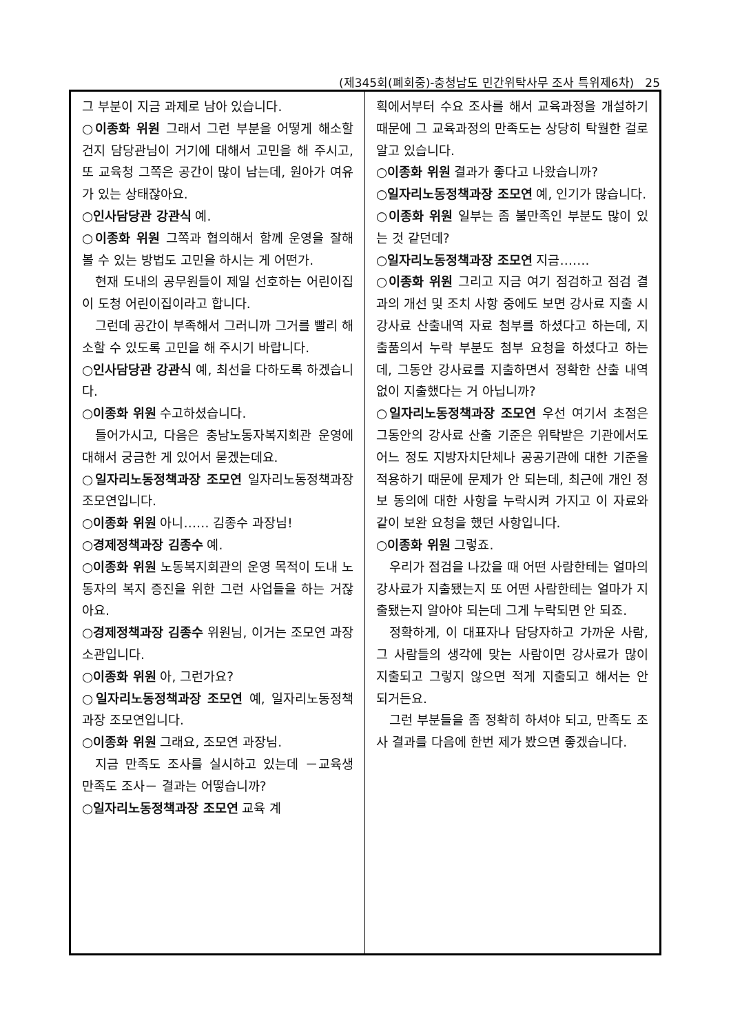(제345회(폐회중)-충청남도 민간위탁사무 조사 특위제6차) 25
그 부분이 지금 과제로 남아 있습니다.
○이종화 위원 그래서 그런 부분을 어떻게 해소할 건지 담당관님이 거기에 대해서 고민을 해 주시고, 또 교육청 그쪽은 공간이 많이 남는데, 원아가 여유가 있는 상태잖아요.
○인사담당관 강관식 예.
○이종화 위원 그쪽과 협의해서 함께 운영을 잘해 볼 수 있는 방법도 고민을 하시는 게 어떤가.
현재 도내의 공무원들이 제일 선호하는 어린이집이 도청 어린이집이라고 합니다.
그런데 공간이 부족해서 그러니까 그거를 빨리 해소할 수 있도록 고민을 해 주시기 바랍니다.
○인사담당관 강관식 예, 최선을 다하도록 하겠습니다.
○이종화 위원 수고하셨습니다.
들어가시고, 다음은 충남노동자복지회관 운영에 대해서 궁금한 게 있어서 묻겠는데요.
○일자리노동정책과장 조모연 일자리노동정책과장 조모연입니다.
○이종화 위원 아니…… 김종수 과장님!
○경제정책과장 김종수 예.
○이종화 위원 노동복지회관의 운영 목적이 도내 노동자의 복지 증진을 위한 그런 사업들을 하는 거잖아요.
○경제정책과장 김종수 위원님, 이거는 조모연 과장 소관입니다.
○이종화 위원 아, 그런가요?
○일자리노동정책과장 조모연 예, 일자리노동정책과장 조모연입니다.
○이종화 위원 그래요, 조모연 과장님.
지금 만족도 조사를 실시하고 있는데 －교육생 만족도 조사－ 결과는 어떻습니까?
○일자리노동정책과장 조모연 교육 계
획에서부터 수요 조사를 해서 교육과정을 개설하기 때문에 그 교육과정의 만족도는 상당히 탁월한 걸로 알고 있습니다.
○이종화 위원 결과가 좋다고 나왔습니까?
○일자리노동정책과장 조모연 예, 인기가 많습니다.
○이종화 위원 일부는 좀 불만족인 부분도 많이 있는 것 같던데?
○일자리노동정책과장 조모연 지금…….
○이종화 위원 그리고 지금 여기 점검하고 점검 결과의 개선 및 조치 사항 중에도 보면 강사료 지출 시 강사료 산출내역 자료 첨부를 하셨다고 하는데, 지출품의서 누락 부분도 첨부 요청을 하셨다고 하는데, 그동안 강사료를 지출하면서 정확한 산출 내역 없이 지출했다는 거 아닙니까?
○일자리노동정책과장 조모연 우선 여기서 초점은 그동안의 강사료 산출 기준은 위탁받은 기관에서도 어느 정도 지방자치단체나 공공기관에 대한 기준을 적용하기 때문에 문제가 안 되는데, 최근에 개인 정보 동의에 대한 사항을 누락시켜 가지고 이 자료와 같이 보완 요청을 했던 사항입니다.
○이종화 위원 그렇죠.
우리가 점검을 나갔을 때 어떤 사람한테는 얼마의 강사료가 지출됐는지 또 어떤 사람한테는 얼마가 지출됐는지 알아야 되는데 그게 누락되면 안 되죠.
정확하게, 이 대표자나 담당자하고 가까운 사람, 그 사람들의 생각에 맞는 사람이면 강사료가 많이 지출되고 그렇지 않으면 적게 지출되고 해서는 안 되거든요.
그런 부분들을 좀 정확히 하셔야 되고, 만족도 조사 결과를 다음에 한번 제가 봤으면 좋겠습니다.